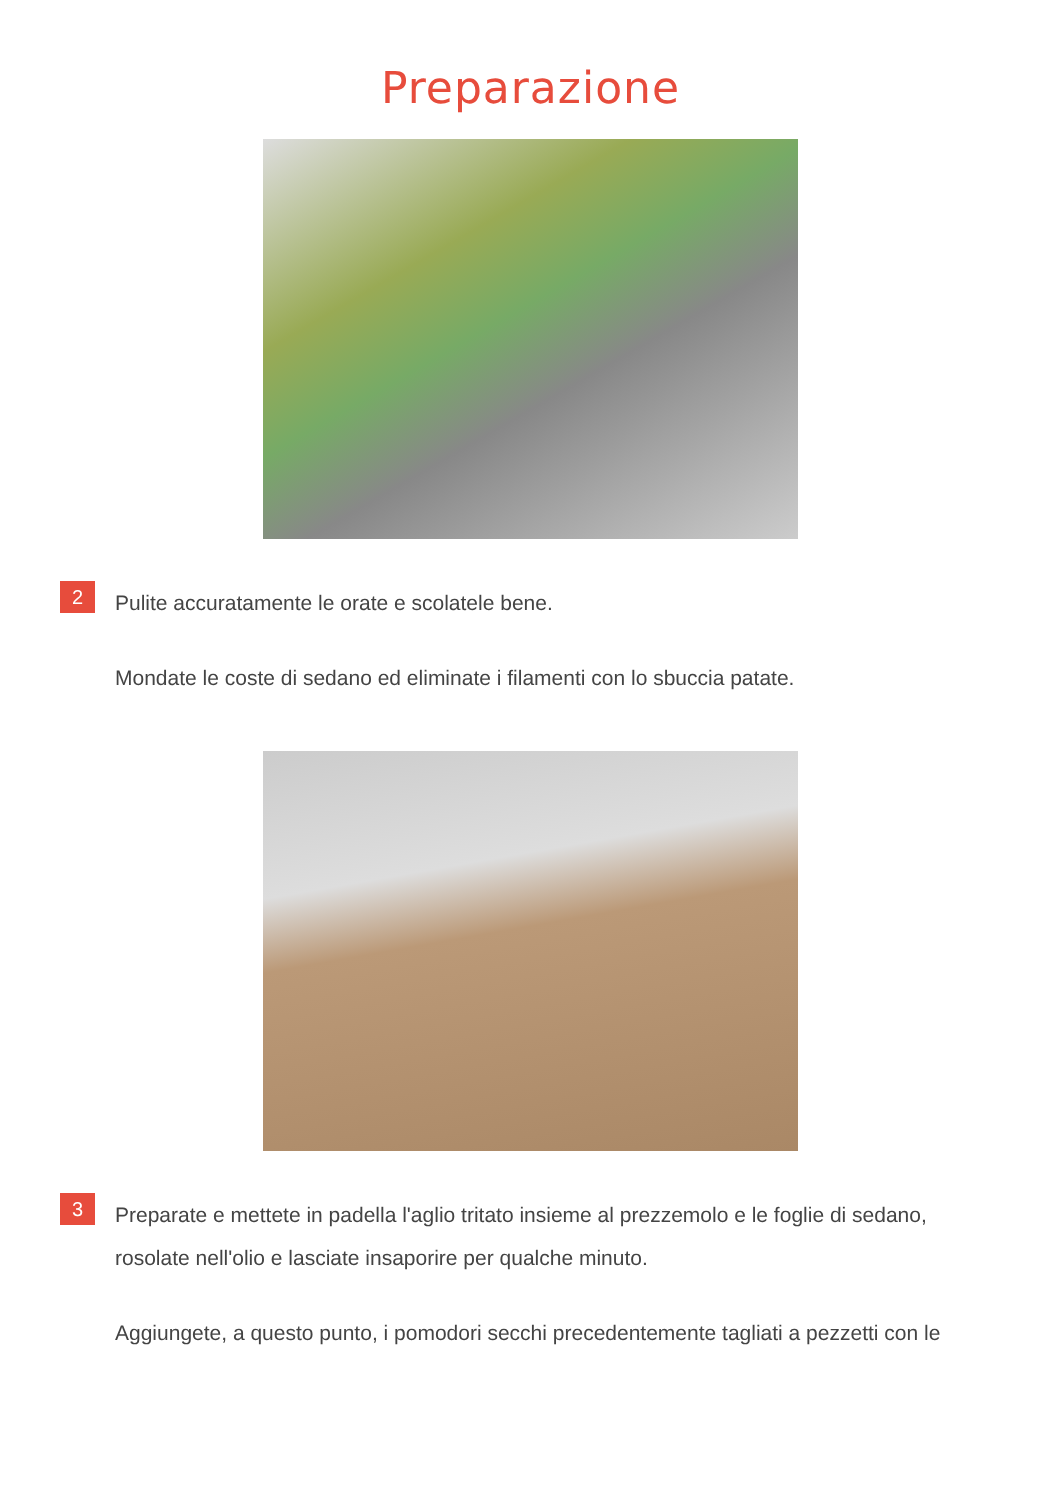Preparazione
2
Pulite accuratamente le orate e scolatele bene.
Mondate le coste di sedano ed eliminate i filamenti con lo sbuccia patate.
3
Preparate e mettete in padella l'aglio tritato insieme al prezzemolo e le foglie di sedano, rosolate nell'olio e lasciate insaporire per qualche minuto.
Aggiungete, a questo punto, i pomodori secchi precedentemente tagliati a pezzetti con le